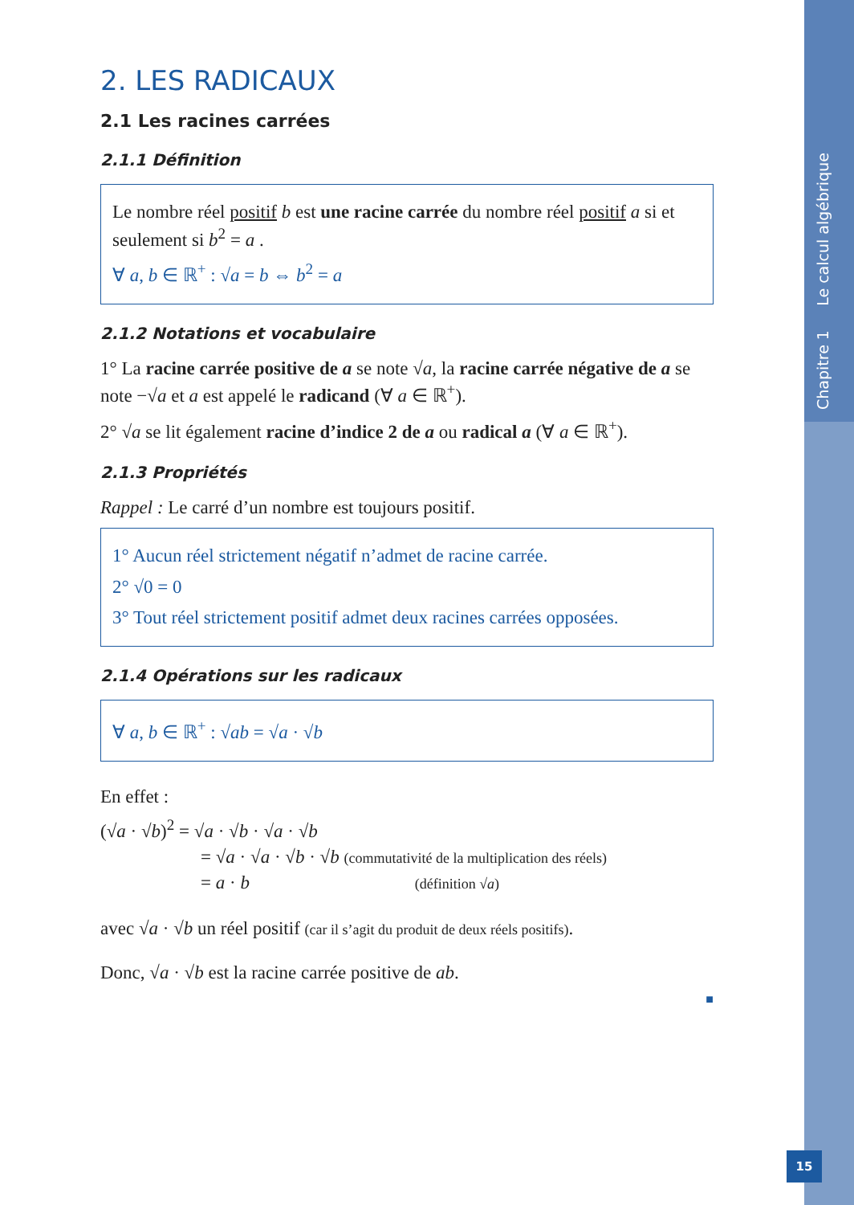2. LES RADICAUX
2.1 Les racines carrées
2.1.1 Définition
Le nombre réel positif b est une racine carrée du nombre réel positif a si et seulement si b<sup>2</sup> = a .
∀ a, b ∈ ℝ<sup>+</sup> : √a = b ⇔ b<sup>2</sup> = a
2.1.2 Notations et vocabulaire
1° La racine carrée positive de a se note √a, la racine carrée négative de a se note −√a et a est appelé le radicand (∀ a ∈ ℝ<sup>+</sup>).
2° √a se lit également racine d’indice 2 de a ou radical a (∀ a ∈ ℝ<sup>+</sup>).
2.1.3 Propriétés
Rappel : Le carré d’un nombre est toujours positif.
1° Aucun réel strictement négatif n’admet de racine carrée.
2° √0 = 0
3° Tout réel strictement positif admet deux racines carrées opposées.
2.1.4 Opérations sur les radicaux
∀ a, b ∈ ℝ<sup>+</sup> : √ab = √a · √b
En effet :
(√a · √b)<sup>2</sup> = √a · √b · √a · √b
= √a · √a · √b · √b (commutativité de la multiplication des réels)
= a · b (définition √a)
avec √a · √b un réel positif (car il s’agit du produit de deux réels positifs).
Donc, √a · √b est la racine carrée positive de ab.
■
Chapitre 1 Le calcul algébrique
15